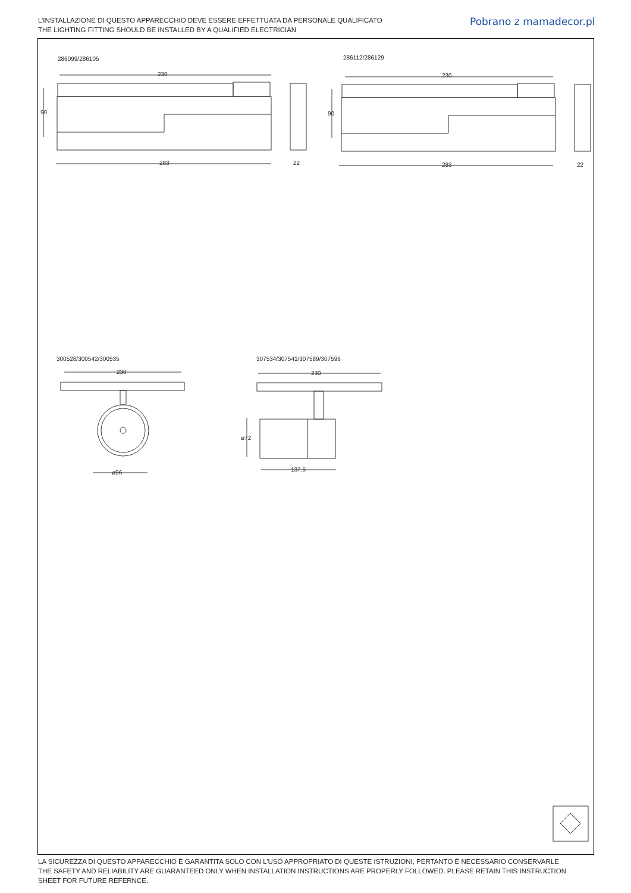L’INSTALLAZIONE DI QUESTO APPARECCHIO DEVE ESSERE EFFETTUATA DA PERSONALE QUALIFICATO
THE LIGHTING FITTING SHOULD BE INSTALLED BY A QUALIFIED ELECTRICIAN
Pobrano z mamadecor.pl
286099/286105 286112/286129
300528/300542/300535 307534/307541/307589/307596
230
90
283 22
230
90
283 22
230
ø96
230
ø72
137,5
LA SICUREZZA DI QUESTO APPARECCHIO È GARANTITA SOLO CON L’USO APPROPRIATO DI QUESTE ISTRUZIONI, PERTANTO È NECESSARIO CONSERVARLE
THE SAFETY AND RELIABILITY ARE GUARANTEED ONLY WHEN INSTALLATION INSTRUCTIONS ARE PROPERLY FOLLOWED. PLEASE RETAIN THIS INSTRUCTION
SHEET FOR FUTURE REFERNCE.